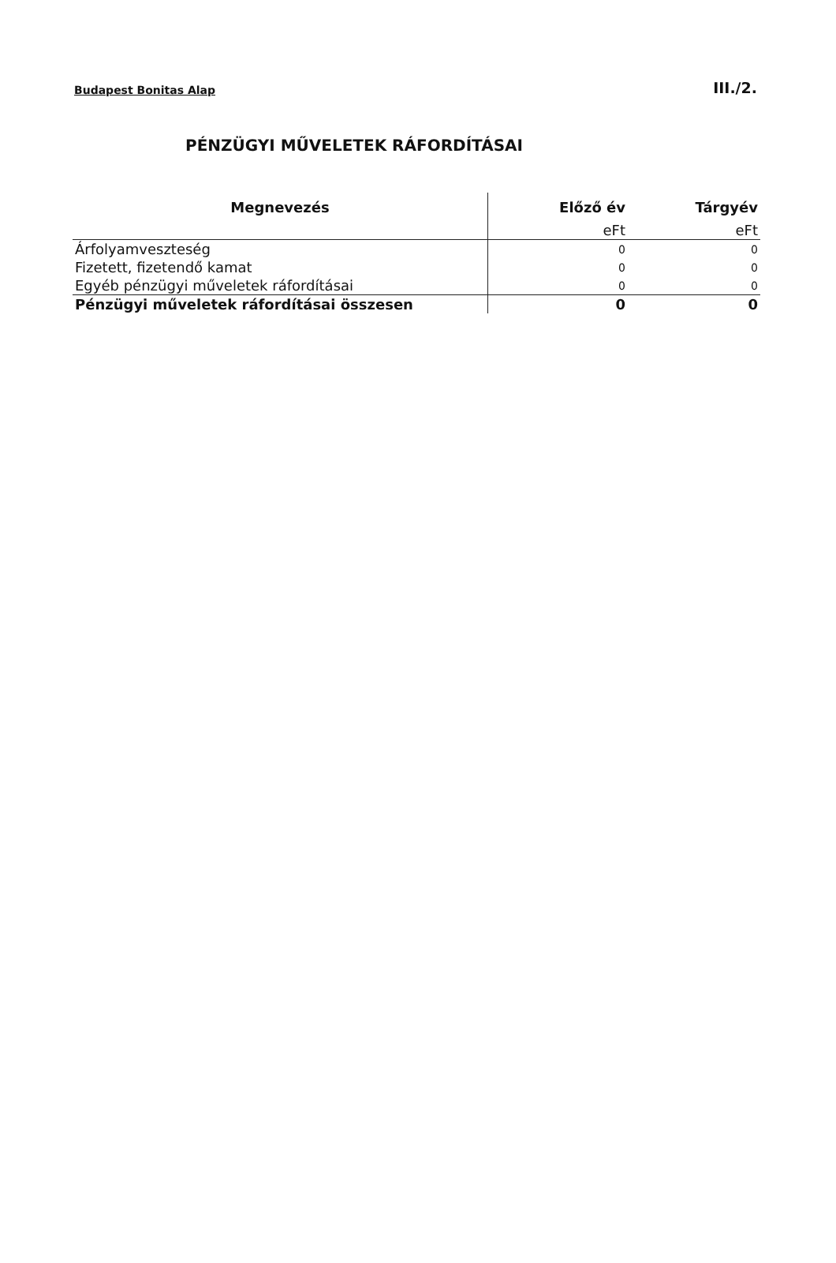Budapest Bonitas Alap III./2.
PÉNZÜGYI MŰVELETEK RÁFORDÍTÁSAI
| Megnevezés | Előző év | Tárgyév |
| --- | --- | --- |
| | eFt | eFt |
| Árfolyamveszteség | 0 | 0 |
| Fizetett, fizetendő kamat | 0 | 0 |
| Egyéb pénzügyi műveletek ráfordításai | 0 | 0 |
| Pénzügyi műveletek ráfordításai összesen | 0 | 0 |